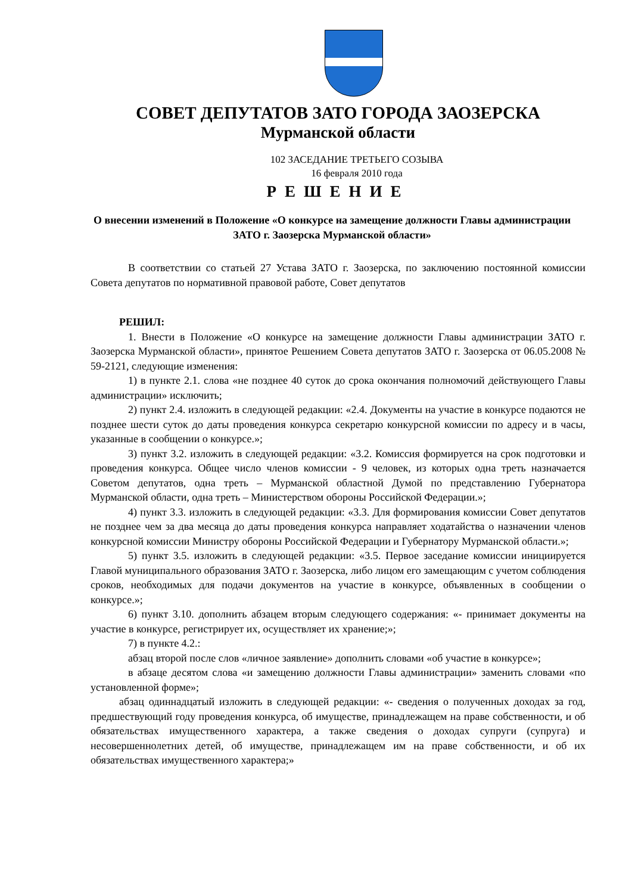СОВЕТ ДЕПУТАТОВ ЗАТО ГОРОДА ЗАОЗЕРСКА
Мурманской области
102 ЗАСЕДАНИЕ ТРЕТЬЕГО СОЗЫВА
16 февраля 2010 года
РЕШЕНИЕ
О внесении изменений в Положение «О конкурсе на замещение должности Главы администрации ЗАТО г. Заозерска Мурманской области»
В соответствии со статьей 27 Устава ЗАТО г. Заозерска, по заключению постоянной комиссии Совета депутатов по нормативной правовой работе, Совет депутатов
РЕШИЛ:
1. Внести в Положение «О конкурсе на замещение должности Главы администрации ЗАТО г. Заозерска Мурманской области», принятое Решением Совета депутатов ЗАТО г. Заозерска от 06.05.2008 № 59-2121, следующие изменения:
1) в пункте 2.1. слова «не позднее 40 суток до срока окончания полномочий действующего Главы администрации» исключить;
2) пункт 2.4. изложить в следующей редакции: «2.4. Документы на участие в конкурсе подаются не позднее шести суток до даты проведения конкурса секретарю конкурсной комиссии по адресу и в часы, указанные в сообщении о конкурсе.»;
3) пункт 3.2. изложить в следующей редакции: «3.2. Комиссия формируется на срок подготовки и проведения конкурса. Общее число членов комиссии - 9 человек, из которых одна треть назначается Советом депутатов, одна треть – Мурманской областной Думой по представлению Губернатора Мурманской области, одна треть – Министерством обороны Российской Федерации.»;
4) пункт 3.3. изложить в следующей редакции: «3.3. Для формирования комиссии Совет депутатов не позднее чем за два месяца до даты проведения конкурса направляет ходатайства о назначении членов конкурсной комиссии Министру обороны Российской Федерации и Губернатору Мурманской области.»;
5) пункт 3.5. изложить в следующей редакции: «3.5. Первое заседание комиссии инициируется Главой муниципального образования ЗАТО г. Заозерска, либо лицом его замещающим с учетом соблюдения сроков, необходимых для подачи документов на участие в конкурсе, объявленных в сообщении о конкурсе.»;
6) пункт 3.10. дополнить абзацем вторым следующего содержания: «- принимает документы на участие в конкурсе, регистрирует их, осуществляет их хранение;»;
7) в пункте 4.2.:
абзац второй после слов «личное заявление» дополнить словами «об участие в конкурсе»;
в абзаце десятом слова «и замещению должности Главы администрации» заменить словами «по установленной форме»;
абзац одиннадцатый изложить в следующей редакции: «- сведения о полученных доходах за год, предшествующий году проведения конкурса, об имуществе, принадлежащем на праве собственности, и об обязательствах имущественного характера, а также сведения о доходах супруги (супруга) и несовершеннолетних детей, об имуществе, принадлежащем им на праве собственности, и об их обязательствах имущественного характера;»